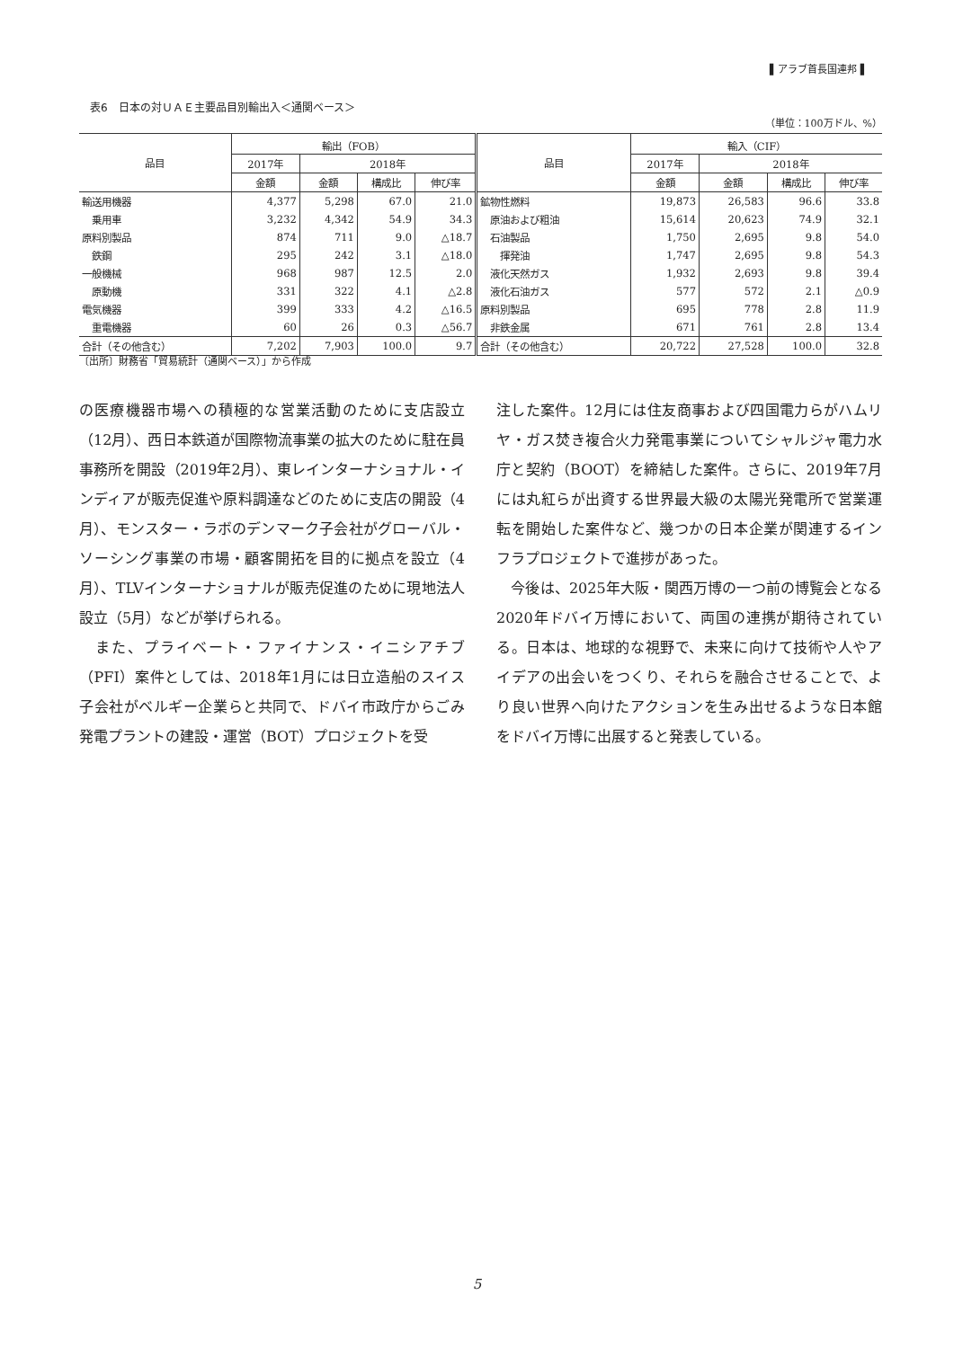▌アラブ首長国連邦▐
表6　日本の対ＵＡＥ主要品目別輸出入＜通関ベース＞
（単位：100万ドル、%）
| 品目 | 輸出（FOB） | | | | 品目 | 輸入（CIF） | | | |
| --- | --- | --- | --- | --- | --- | --- | --- | --- | --- |
| | 2017年 | 2018年 | | | | 2017年 | 2018年 | | |
| | 金額 | 金額 | 構成比 | 伸び率 | | 金額 | 金額 | 構成比 | 伸び率 |
| 輸送用機器 | 4,377 | 5,298 | 67.0 | 21.0 | 鉱物性燃料 | 19,873 | 26,583 | 96.6 | 33.8 |
| 乗用車 | 3,232 | 4,342 | 54.9 | 34.3 | 原油および粗油 | 15,614 | 20,623 | 74.9 | 32.1 |
| 原料別製品 | 874 | 711 | 9.0 | △18.7 | 石油製品 | 1,750 | 2,695 | 9.8 | 54.0 |
| 鉄鋼 | 295 | 242 | 3.1 | △18.0 | 揮発油 | 1,747 | 2,695 | 9.8 | 54.3 |
| 一般機械 | 968 | 987 | 12.5 | 2.0 | 液化天然ガス | 1,932 | 2,693 | 9.8 | 39.4 |
| 原動機 | 331 | 322 | 4.1 | △2.8 | 液化石油ガス | 577 | 572 | 2.1 | △0.9 |
| 電気機器 | 399 | 333 | 4.2 | △16.5 | 原料別製品 | 695 | 778 | 2.8 | 11.9 |
| 重電機器 | 60 | 26 | 0.3 | △56.7 | 非鉄金属 | 671 | 761 | 2.8 | 13.4 |
| 合計（その他含む） | 7,202 | 7,903 | 100.0 | 9.7 | 合計（その他含む） | 20,722 | 27,528 | 100.0 | 32.8 |
〔出所〕財務省「貿易統計（通関ベース）」から作成
の医療機器市場への積極的な営業活動のために支店設立（12月）、西日本鉄道が国際物流事業の拡大のために駐在員事務所を開設（2019年2月）、東レインターナショナル・インディアが販売促進や原料調達などのために支店の開設（4月）、モンスター・ラボのデンマーク子会社がグローバル・ソーシング事業の市場・顧客開拓を目的に拠点を設立（4月）、TLVインターナショナルが販売促進のために現地法人設立（5月）などが挙げられる。
　また、プライベート・ファイナンス・イニシアチブ（PFI）案件としては、2018年1月には日立造船のスイス子会社がベルギー企業らと共同で、ドバイ市政庁からごみ発電プラントの建設・運営（BOT）プロジェクトを受
注した案件。12月には住友商事および四国電力らがハムリヤ・ガス焚き複合火力発電事業についてシャルジャ電力水庁と契約（BOOT）を締結した案件。さらに、2019年7月には丸紅らが出資する世界最大級の太陽光発電所で営業運転を開始した案件など、幾つかの日本企業が関連するインフラプロジェクトで進捗があった。
　今後は、2025年大阪・関西万博の一つ前の博覧会となる2020年ドバイ万博において、両国の連携が期待されている。日本は、地球的な視野で、未来に向けて技術や人やアイデアの出会いをつくり、それらを融合させることで、より良い世界へ向けたアクションを生み出せるような日本館をドバイ万博に出展すると発表している。
5